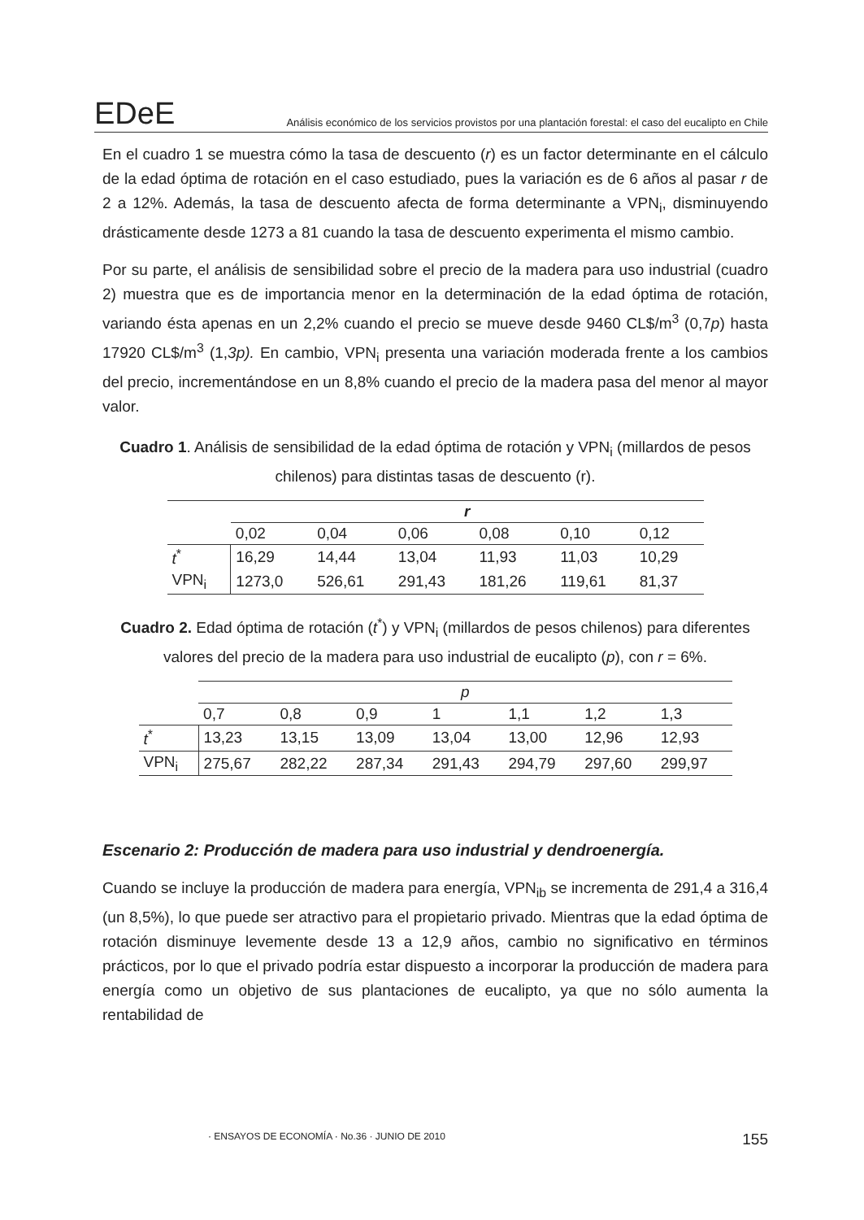EDeE
Análisis económico de los servicios provistos por una plantación forestal: el caso del eucalipto en Chile
En el cuadro 1 se muestra cómo la tasa de descuento (r) es un factor determinante en el cálculo de la edad óptima de rotación en el caso estudiado, pues la variación es de 6 años al pasar r de 2 a 12%. Además, la tasa de descuento afecta de forma determinante a VPN<sub>i</sub>, disminuyendo drásticamente desde 1273 a 81 cuando la tasa de descuento experimenta el mismo cambio.
Por su parte, el análisis de sensibilidad sobre el precio de la madera para uso industrial (cuadro 2) muestra que es de importancia menor en la determinación de la edad óptima de rotación, variando ésta apenas en un 2,2% cuando el precio se mueve desde 9460 CL$/m<sup>3</sup> (0,7p) hasta 17920 CL$/m<sup>3</sup> (1,3p). En cambio, VPN<sub>i</sub> presenta una variación moderada frente a los cambios del precio, incrementándose en un 8,8% cuando el precio de la madera pasa del menor al mayor valor.
Cuadro 1. Análisis de sensibilidad de la edad óptima de rotación y VPN<sub>i</sub> (millardos de pesos chilenos) para distintas tasas de descuento (r).
| | r | | | | | |
| | 0,02 | 0,04 | 0,06 | 0,08 | 0,10 | 0,12 |
| t<sup>*</sup> | 16,29 | 14,44 | 13,04 | 11,93 | 11,03 | 10,29 |
| VPN<sub>i</sub> | 1273,0 | 526,61 | 291,43 | 181,26 | 119,61 | 81,37 |
Cuadro 2. Edad óptima de rotación (t<sup>*</sup>) y VPN<sub>i</sub> (millardos de pesos chilenos) para diferentes valores del precio de la madera para uso industrial de eucalipto (p), con r = 6%.
| | p | | | | | | |
| | 0,7 | 0,8 | 0,9 | 1 | 1,1 | 1,2 | 1,3 |
| t<sup>*</sup> | 13,23 | 13,15 | 13,09 | 13,04 | 13,00 | 12,96 | 12,93 |
| VPN<sub>i</sub> | 275,67 | 282,22 | 287,34 | 291,43 | 294,79 | 297,60 | 299,97 |
Escenario 2: Producción de madera para uso industrial y dendroenergía.
Cuando se incluye la producción de madera para energía, VPN<sub>ib</sub> se incrementa de 291,4 a 316,4 (un 8,5%), lo que puede ser atractivo para el propietario privado. Mientras que la edad óptima de rotación disminuye levemente desde 13 a 12,9 años, cambio no significativo en términos prácticos, por lo que el privado podría estar dispuesto a incorporar la producción de madera para energía como un objetivo de sus plantaciones de eucalipto, ya que no sólo aumenta la rentabilidad de
· ENSAYOS DE ECONOMÍA · No.36 · JUNIO DE 2010 155